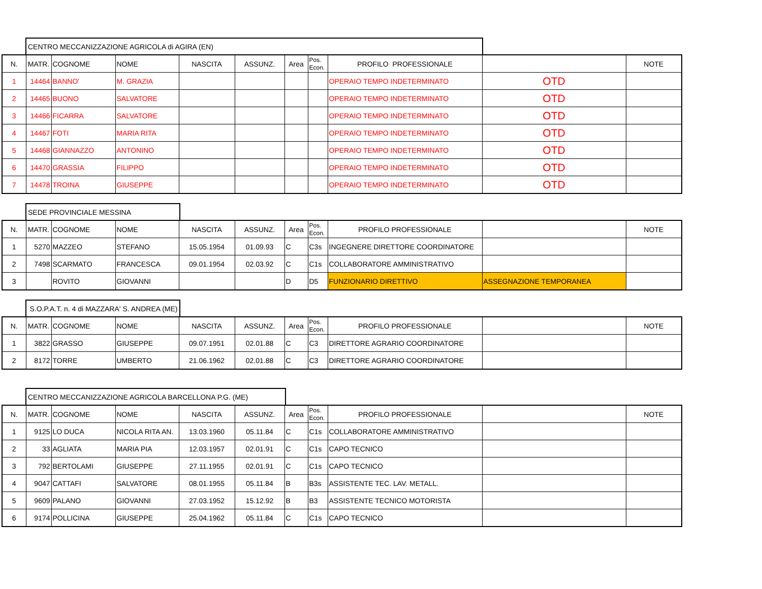CENTRO MECCANIZZAZIONE AGRICOLA di AGIRA (EN)
| N. | MATR. | COGNOME | NOME | NASCITA | ASSUNZ. | Area | Pos. Econ. | PROFILO PROFESSIONALE | | NOTE |
| --- | --- | --- | --- | --- | --- | --- | --- | --- | --- | --- |
| 1 | 14464 | BANNO' | M. GRAZIA | | | | | OPERAIO TEMPO INDETERMINATO | OTD | |
| 2 | 14465 | BUONO | SALVATORE | | | | | OPERAIO TEMPO INDETERMINATO | OTD | |
| 3 | 14466 | FICARRA | SALVATORE | | | | | OPERAIO TEMPO INDETERMINATO | OTD | |
| 4 | 14467 | FOTI | MARIA RITA | | | | | OPERAIO TEMPO INDETERMINATO | OTD | |
| 5 | 14468 | GIANNAZZO | ANTONINO | | | | | OPERAIO TEMPO INDETERMINATO | OTD | |
| 6 | 14470 | GRASSIA | FILIPPO | | | | | OPERAIO TEMPO INDETERMINATO | OTD | |
| 7 | 14478 | TROINA | GIUSEPPE | | | | | OPERAIO TEMPO INDETERMINATO | OTD | |
SEDE PROVINCIALE MESSINA
| N. | MATR. | COGNOME | NOME | NASCITA | ASSUNZ. | Area | Pos. Econ. | PROFILO PROFESSIONALE | | NOTE |
| --- | --- | --- | --- | --- | --- | --- | --- | --- | --- | --- |
| 1 | 5270 | MAZZEO | STEFANO | 15.05.1954 | 01.09.93 | C | C3s | INGEGNERE DIRETTORE COORDINATORE | | |
| 2 | 7498 | SCARMATO | FRANCESCA | 09.01.1954 | 02.03.92 | C | C1s | COLLABORATORE AMMINISTRATIVO | | |
| 3 | | ROVITO | GIOVANNI | | | D | D5 | FUNZIONARIO DIRETTIVO | ASSEGNAZIONE TEMPORANEA | |
S.O.P.A.T. n. 4 di MAZZARA' S. ANDREA (ME)
| N. | MATR. | COGNOME | NOME | NASCITA | ASSUNZ. | Area | Pos. Econ. | PROFILO PROFESSIONALE | | NOTE |
| --- | --- | --- | --- | --- | --- | --- | --- | --- | --- | --- |
| 1 | 3822 | GRASSO | GIUSEPPE | 09.07.1951 | 02.01.88 | C | C3 | DIRETTORE AGRARIO COORDINATORE | | |
| 2 | 8172 | TORRE | UMBERTO | 21.06.1962 | 02.01.88 | C | C3 | DIRETTORE AGRARIO COORDINATORE | | |
CENTRO MECCANIZZAZIONE AGRICOLA BARCELLONA P.G. (ME)
| N. | MATR. | COGNOME | NOME | NASCITA | ASSUNZ. | Area | Pos. Econ. | PROFILO PROFESSIONALE | | NOTE |
| --- | --- | --- | --- | --- | --- | --- | --- | --- | --- | --- |
| 1 | 9125 | LO DUCA | NICOLA RITA AN. | 13.03.1960 | 05.11.84 | C | C1s | COLLABORATORE AMMINISTRATIVO | | |
| 2 | 33 | AGLIATA | MARIA PIA | 12.03.1957 | 02.01.91 | C | C1s | CAPO TECNICO | | |
| 3 | 792 | BERTOLAMI | GIUSEPPE | 27.11.1955 | 02.01.91 | C | C1s | CAPO TECNICO | | |
| 4 | 9047 | CATTAFI | SALVATORE | 08.01.1955 | 05.11.84 | B | B3s | ASSISTENTE TEC. LAV. METALL. | | |
| 5 | 9609 | PALANO | GIOVANNI | 27.03.1952 | 15.12.92 | B | B3 | ASSISTENTE TECNICO MOTORISTA | | |
| 6 | 9174 | POLLICINA | GIUSEPPE | 25.04.1962 | 05.11.84 | C | C1s | CAPO TECNICO | | |